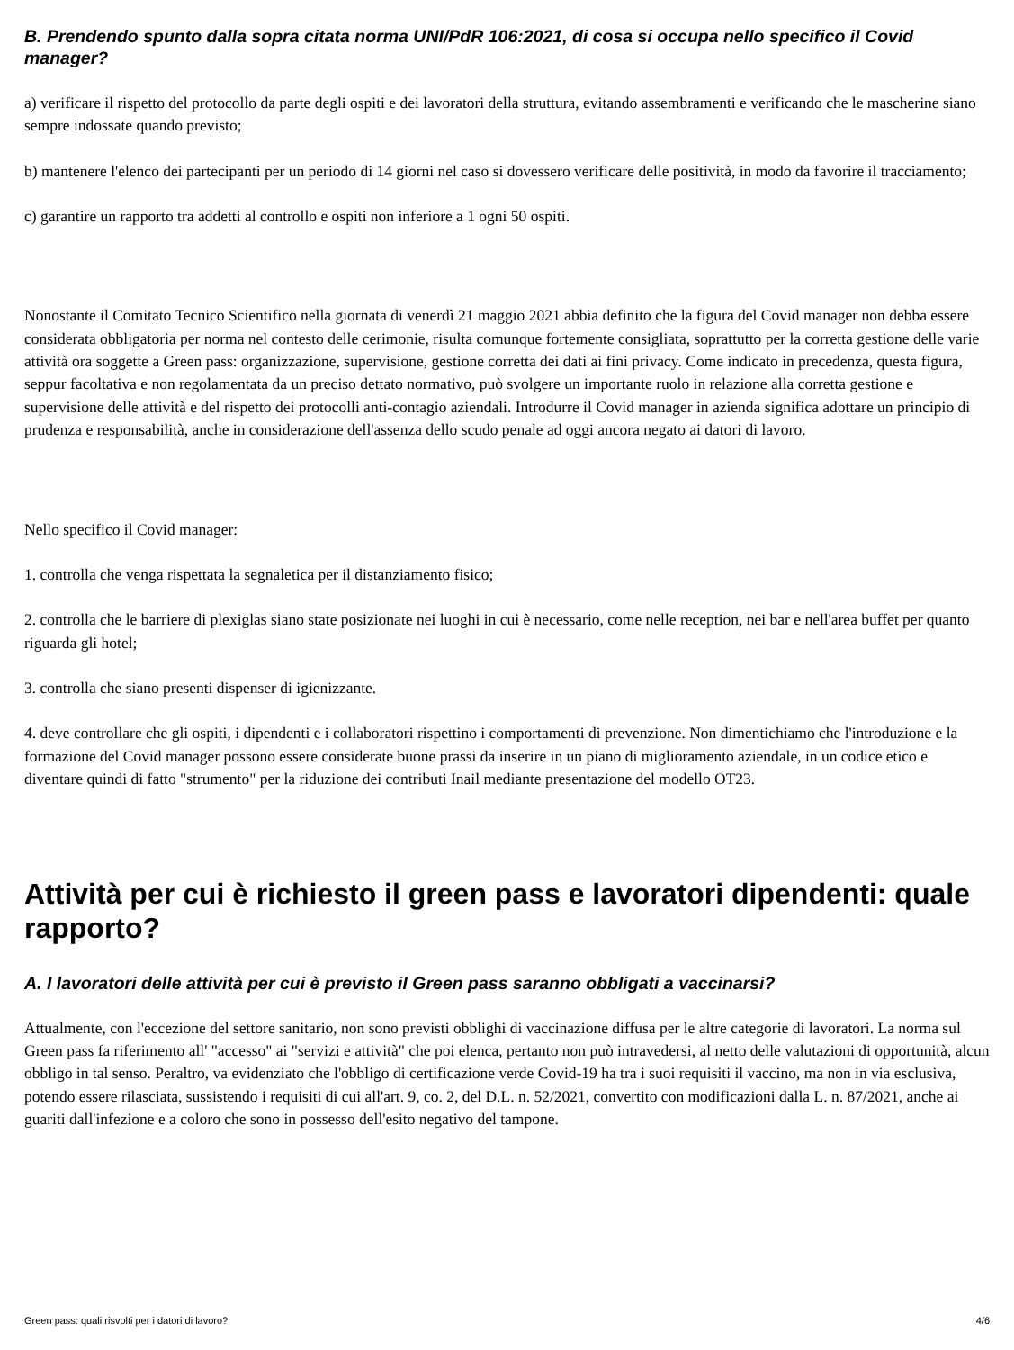B. Prendendo spunto dalla sopra citata norma UNI/PdR 106:2021, di cosa si occupa nello specifico il Covid manager?
a) verificare il rispetto del protocollo da parte degli ospiti e dei lavoratori della struttura, evitando assembramenti e verificando che le mascherine siano sempre indossate quando previsto;
b) mantenere l'elenco dei partecipanti per un periodo di 14 giorni nel caso si dovessero verificare delle positività, in modo da favorire il tracciamento;
c) garantire un rapporto tra addetti al controllo e ospiti non inferiore a 1 ogni 50 ospiti.
Nonostante il Comitato Tecnico Scientifico nella giornata di venerdì 21 maggio 2021 abbia definito che la figura del Covid manager non debba essere considerata obbligatoria per norma nel contesto delle cerimonie, risulta comunque fortemente consigliata, soprattutto per la corretta gestione delle varie attività ora soggette a Green pass: organizzazione, supervisione, gestione corretta dei dati ai fini privacy. Come indicato in precedenza, questa figura, seppur facoltativa e non regolamentata da un preciso dettato normativo, può svolgere un importante ruolo in relazione alla corretta gestione e supervisione delle attività e del rispetto dei protocolli anti-contagio aziendali. Introdurre il Covid manager in azienda significa adottare un principio di prudenza e responsabilità, anche in considerazione dell'assenza dello scudo penale ad oggi ancora negato ai datori di lavoro.
Nello specifico il Covid manager:
1. controlla che venga rispettata la segnaletica per il distanziamento fisico;
2. controlla che le barriere di plexiglas siano state posizionate nei luoghi in cui è necessario, come nelle reception, nei bar e nell'area buffet per quanto riguarda gli hotel;
3. controlla che siano presenti dispenser di igienizzante.
4. deve controllare che gli ospiti, i dipendenti e i collaboratori rispettino i comportamenti di prevenzione. Non dimentichiamo che l'introduzione e la formazione del Covid manager possono essere considerate buone prassi da inserire in un piano di miglioramento aziendale, in un codice etico e diventare quindi di fatto "strumento" per la riduzione dei contributi Inail mediante presentazione del modello OT23.
Attività per cui è richiesto il green pass e lavoratori dipendenti: quale rapporto?
A. I lavoratori delle attività per cui è previsto il Green pass saranno obbligati a vaccinarsi?
Attualmente, con l'eccezione del settore sanitario, non sono previsti obblighi di vaccinazione diffusa per le altre categorie di lavoratori. La norma sul Green pass fa riferimento all' "accesso" ai "servizi e attività" che poi elenca, pertanto non può intravedersi, al netto delle valutazioni di opportunità, alcun obbligo in tal senso. Peraltro, va evidenziato che l'obbligo di certificazione verde Covid-19 ha tra i suoi requisiti il vaccino, ma non in via esclusiva, potendo essere rilasciata, sussistendo i requisiti di cui all'art. 9, co. 2, del D.L. n. 52/2021, convertito con modificazioni dalla L. n. 87/2021, anche ai guariti dall'infezione e a coloro che sono in possesso dell'esito negativo del tampone.
Green pass: quali risvolti per i datori di lavoro? 4/6